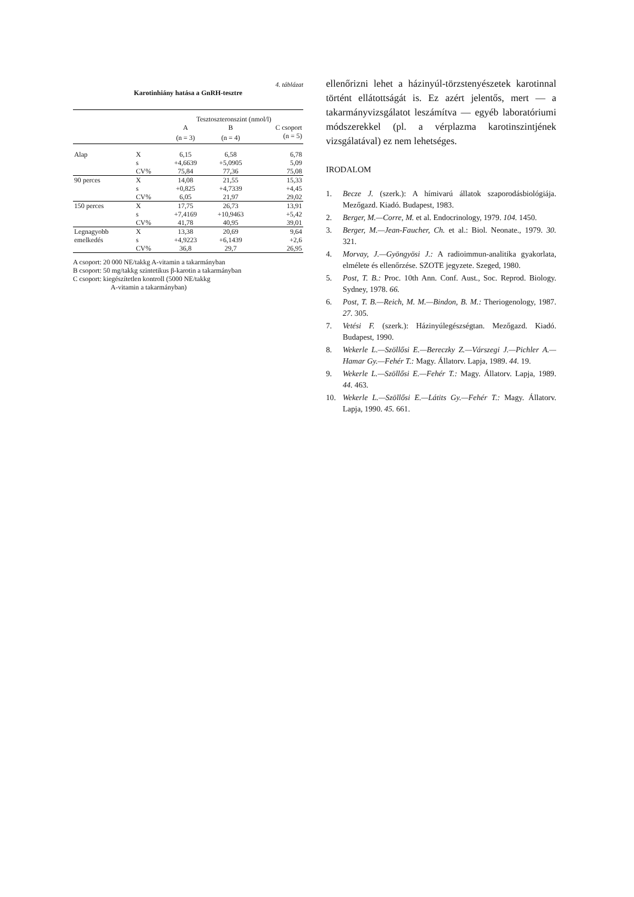4. táblázat
Karotinhiány hatása a GnRH-tesztre
| | | Tesztoszteronszint (nmol/l) | | |
| | | A | B | C csoport |
| | | (n = 3) | (n = 4) | (n = 5) |
| Alap | X | 6,15 | 6,58 | 6,78 |
| | s | +4,6639 | +5,0905 | 5,09 |
| | CV% | 75,84 | 77,36 | 75,08 |
| 90 perces | X | 14,08 | 21,55 | 15,33 |
| | s | +0,825 | +4,7339 | +4,45 |
| | CV% | 6,05 | 21,97 | 29,02 |
| 150 perces | X | 17,75 | 26,73 | 13,91 |
| | s | +7,4169 | +10,9463 | +5,42 |
| | CV% | 41,78 | 40,95 | 39,01 |
| Legnagyobb | X | 13,38 | 20,69 | 9,64 |
| emelkedés | s | +4,9223 | +6,1439 | +2,6 |
| | CV% | 36,8 | 29,7 | 26,95 |
A csoport: 20 000 NE/takkg A-vitamin a takarmányban
B csoport: 50 mg/takkg szintetikus β-karotin a takarmányban
C csoport: kiegészítetlen kontroll (5000 NE/takkg
A-vitamin a takarmányban)
ellenőrizni lehet a házinyúl-törzstenyészetek karotinnal történt ellátottságát is. Ez azért jelentős, mert — a takarmányvizsgálatot leszámítva — egyéb laboratóriumi módszerekkel (pl. a vérplazma karotinszintjének vizsgálatával) ez nem lehetséges.
IRODALOM
1. Becze J. (szerk.): A hímivarú állatok szaporodásbiológiája. Mezőgazd. Kiadó. Budapest, 1983.
2. Berger, M.—Corre, M. et al. Endocrinology, 1979. 104. 1450.
3. Berger, M.—Jean-Faucher, Ch. et al.: Biol. Neonate., 1979. 30. 321.
4. Morvay, J.—Gyöngyösi J.: A radioimmun-analitika gyakorlata, elmélete és ellenőrzése. SZOTE jegyzete. Szeged, 1980.
5. Post, T. B.: Proc. 10th Ann. Conf. Aust., Soc. Reprod. Biology. Sydney, 1978. 66.
6. Post, T. B.—Reich, M. M.—Bindon, B. M.: Theriogenology, 1987. 27. 305.
7. Vetési F. (szerk.): Házinyúlegészségtan. Mezőgazd. Kiadó. Budapest, 1990.
8. Wekerle L.—Szöllősi E.—Bereczky Z.—Várszegi J.—Pichler A.—Hamar Gy.—Fehér T.: Magy. Állatorv. Lapja, 1989. 44. 19.
9. Wekerle L.—Szöllősi E.—Fehér T.: Magy. Állatorv. Lapja, 1989. 44. 463.
10. Wekerle L.—Szöllősi E.—Látits Gy.—Fehér T.: Magy. Állatorv. Lapja, 1990. 45. 661.